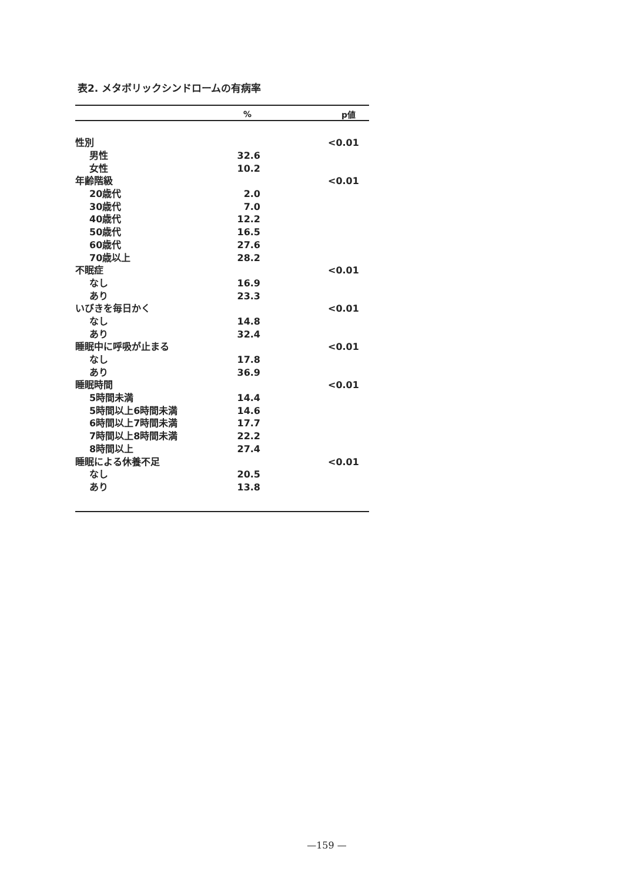表2. メタボリックシンドロームの有病率
| | % | p値 |
| --- | --- | --- |
| 性別 | | <0.01 |
| 男性 | 32.6 | |
| 女性 | 10.2 | |
| 年齢階級 | | <0.01 |
| 20歳代 | 2.0 | |
| 30歳代 | 7.0 | |
| 40歳代 | 12.2 | |
| 50歳代 | 16.5 | |
| 60歳代 | 27.6 | |
| 70歳以上 | 28.2 | |
| 不眠症 | | <0.01 |
| なし | 16.9 | |
| あり | 23.3 | |
| いびきを毎日かく | | <0.01 |
| なし | 14.8 | |
| あり | 32.4 | |
| 睡眠中に呼吸が止まる | | <0.01 |
| なし | 17.8 | |
| あり | 36.9 | |
| 睡眠時間 | | <0.01 |
| 5時間未満 | 14.4 | |
| 5時間以上6時間未満 | 14.6 | |
| 6時間以上7時間未満 | 17.7 | |
| 7時間以上8時間未満 | 22.2 | |
| 8時間以上 | 27.4 | |
| 睡眠による休養不足 | | <0.01 |
| なし | 20.5 | |
| あり | 13.8 | |
—159 —